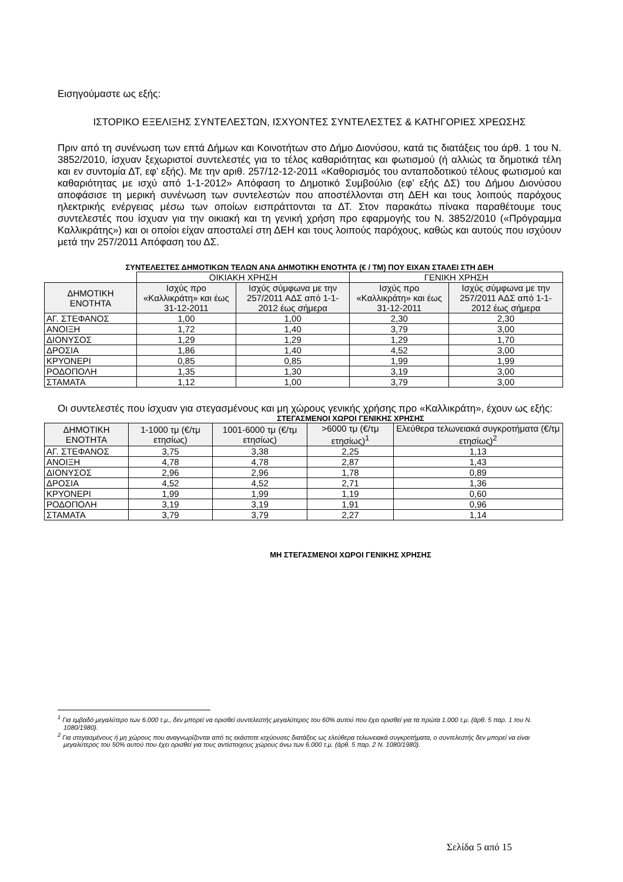Εισηγούμαστε ως εξής:
ΙΣΤΟΡΙΚΟ ΕΞΕΛΙΞΗΣ ΣΥΝΤΕΛΕΣΤΩΝ, ΙΣΧΥΟΝΤΕΣ ΣΥΝΤΕΛΕΣΤΕΣ & ΚΑΤΗΓΟΡΙΕΣ ΧΡΕΩΣΗΣ
Πριν από τη συνένωση των επτά Δήμων και Κοινοτήτων στο Δήμο Διονύσου, κατά τις διατάξεις του άρθ. 1 του Ν. 3852/2010, ίσχυαν ξεχωριστοί συντελεστές για το τέλος καθαριότητας και φωτισμού (ή αλλιώς τα δημοτικά τέλη και εν συντομία ΔΤ, εφ’ εξής). Με την αριθ. 257/12-12-2011 «Καθορισμός του ανταποδοτικού τέλους φωτισμού και καθαριότητας με ισχύ από 1-1-2012» Απόφαση το Δημοτικό Συμβούλιο (εφ’ εξής ΔΣ) του Δήμου Διονύσου αποφάσισε τη μερική συνένωση των συντελεστών που αποστέλλονται στη ΔΕΗ και τους λοιπούς παρόχους ηλεκτρικής ενέργειας μέσω των οποίων εισπράττονται τα ΔΤ. Στον παρακάτω πίνακα παραθέτουμε τους συντελεστές που ίσχυαν για την οικιακή και τη γενική χρήση προ εφαρμογής του Ν. 3852/2010 («Πρόγραμμα Καλλικράτης») και οι οποίοι είχαν αποσταλεί στη ΔΕΗ και τους λοιπούς παρόχους, καθώς και αυτούς που ισχύουν μετά την 257/2011 Απόφαση του ΔΣ.
ΣΥΝΤΕΛΕΣΤΕΣ ΔΗΜΟΤΙΚΩΝ ΤΕΛΩΝ ΑΝΑ ΔΗΜΟΤΙΚΗ ΕΝΟΤΗΤΑ (€ / ΤΜ) ΠΟΥ ΕΙΧΑΝ ΣΤΑΛΕΙ ΣΤΗ ΔΕΗ
| | ΟΙΚΙΑΚΗ ΧΡΗΣΗ | | ΓΕΝΙΚΗ ΧΡΗΣΗ | |
| --- | --- | --- | --- | --- |
| ΔΗΜΟΤΙΚΗ ΕΝΟΤΗΤΑ | Ισχύς προ «Καλλικράτη» και έως 31-12-2011 | Ισχύς σύμφωνα με την 257/2011 ΑΔΣ από 1-1-2012 έως σήμερα | Ισχύς προ «Καλλικράτη» και έως 31-12-2011 | Ισχύς σύμφωνα με την 257/2011 ΑΔΣ από 1-1-2012 έως σήμερα |
| ΑΓ. ΣΤΕΦΑΝΟΣ | 1,00 | 1,00 | 2,30 | 2,30 |
| ΑΝΟΙΞΗ | 1,72 | 1,40 | 3,79 | 3,00 |
| ΔΙΟΝΥΣΟΣ | 1,29 | 1,29 | 1,29 | 1,70 |
| ΔΡΟΣΙΑ | 1,86 | 1,40 | 4,52 | 3,00 |
| ΚΡΥΟΝΕΡΙ | 0,85 | 0,85 | 1,99 | 1,99 |
| ΡΟΔΟΠΟΛΗ | 1,35 | 1,30 | 3,19 | 3,00 |
| ΣΤΑΜΑΤΑ | 1,12 | 1,00 | 3,79 | 3,00 |
Οι συντελεστές που ίσχυαν για στεγασμένους και μη χώρους γενικής χρήσης προ «Καλλικράτη», έχουν ως εξής:
ΣΤΕΓΑΣΜΕΝΟΙ ΧΩΡΟΙ ΓΕΝΙΚΗΣ ΧΡΗΣΗΣ
| ΔΗΜΟΤΙΚΗ ΕΝΟΤΗΤΑ | 1-1000 τμ (€/τμ ετησίως) | 1001-6000 τμ (€/τμ ετησίως) | >6000 τμ (€/τμ ετησίως)<sup>1</sup> | Ελεύθερα τελωνειακά συγκροτήματα (€/τμ ετησίως)<sup>2</sup> |
| --- | --- | --- | --- | --- |
| ΑΓ. ΣΤΕΦΑΝΟΣ | 3,75 | 3,38 | 2,25 | 1,13 |
| ΑΝΟΙΞΗ | 4,78 | 4,78 | 2,87 | 1,43 |
| ΔΙΟΝΥΣΟΣ | 2,96 | 2,96 | 1,78 | 0,89 |
| ΔΡΟΣΙΑ | 4,52 | 4,52 | 2,71 | 1,36 |
| ΚΡΥΟΝΕΡΙ | 1,99 | 1,99 | 1,19 | 0,60 |
| ΡΟΔΟΠΟΛΗ | 3,19 | 3,19 | 1,91 | 0,96 |
| ΣΤΑΜΑΤΑ | 3,79 | 3,79 | 2,27 | 1,14 |
ΜΗ ΣΤΕΓΑΣΜΕΝΟΙ ΧΩΡΟΙ ΓΕΝΙΚΗΣ ΧΡΗΣΗΣ
<sup>1</sup> Για εμβαδό μεγαλύτερο των 6.000 τ.μ., δεν μπορεί να ορισθεί συντελεστής μεγαλύτερος του 60% αυτού που έχει ορισθεί για τα πρώτα 1.000 τ.μ. (άρθ. 5 παρ. 1 του Ν. 1080/1980).
<sup>2</sup> Για στεγασμένους ή μη χώρους που αναγνωρίζονται από τις εκάστοτε ισχύουσες διατάξεις ως ελεύθερα τελωνειακά συγκροτήματα, ο συντελεστής δεν μπορεί να είναι μεγαλύτερος του 50% αυτού που έχει ορισθεί για τους αντίστοιχους χώρους άνω των 6.000 τ.μ. (άρθ. 5 παρ. 2 Ν. 1080/1980).
Σελίδα 5 από 15